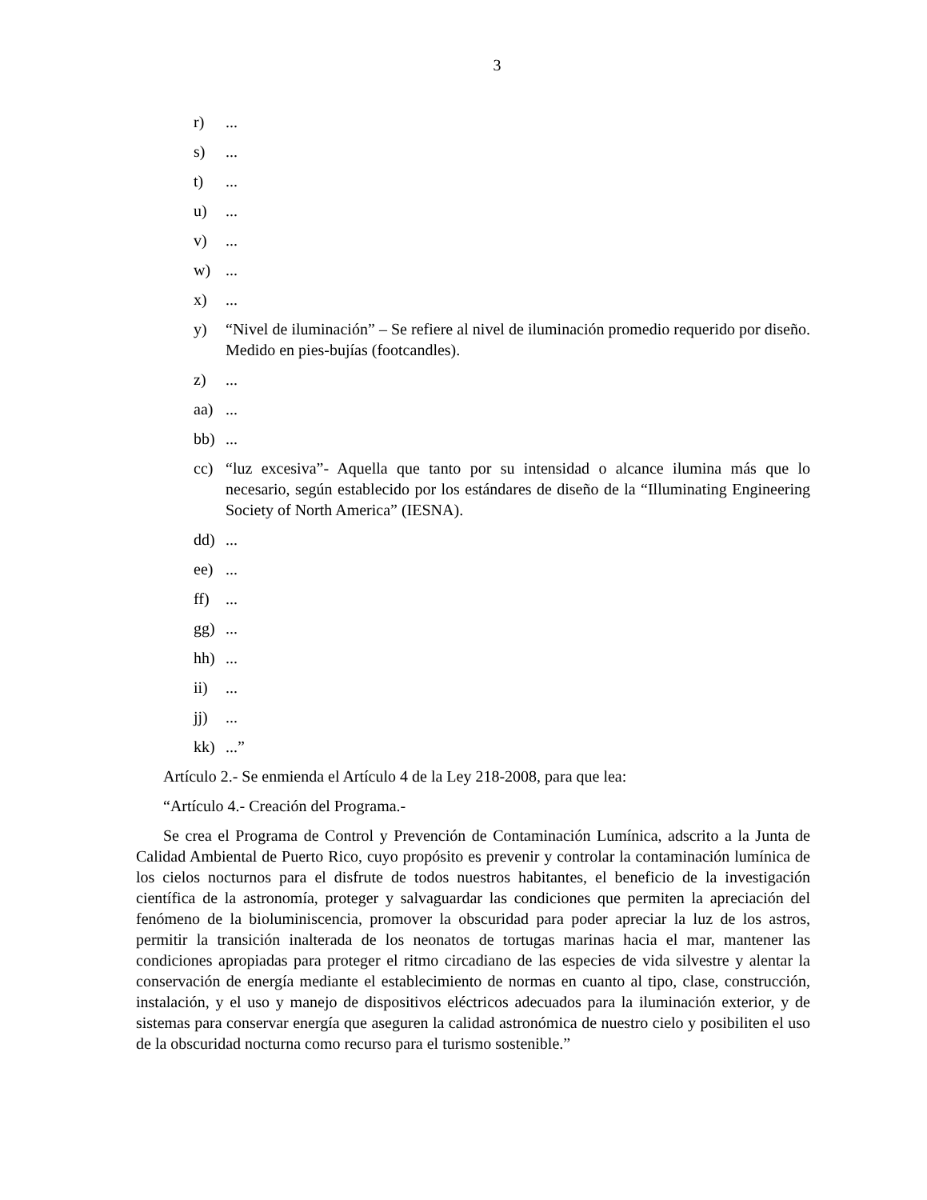3
r)...
s)...
t)...
u)...
v)...
w)...
x)...
y) “Nivel de iluminación” – Se refiere al nivel de iluminación promedio requerido por diseño. Medido en pies-bujías (footcandles).
z)...
aa)...
bb)...
cc) “luz excesiva”- Aquella que tanto por su intensidad o alcance ilumina más que lo necesario, según establecido por los estándares de diseño de la “Illuminating Engineering Society of North America” (IESNA).
dd)...
ee)...
ff)...
gg)...
hh)...
ii)...
jj)...
kk)...”
Artículo 2.- Se enmienda el Artículo 4 de la Ley 218-2008, para que lea:
“Artículo 4.- Creación del Programa.-
Se crea el Programa de Control y Prevención de Contaminación Lumínica, adscrito a la Junta de Calidad Ambiental de Puerto Rico, cuyo propósito es prevenir y controlar la contaminación lumínica de los cielos nocturnos para el disfrute de todos nuestros habitantes, el beneficio de la investigación científica de la astronomía, proteger y salvaguardar las condiciones que permiten la apreciación del fenómeno de la bioluminiscencia, promover la obscuridad para poder apreciar la luz de los astros, permitir la transición inalterada de los neonatos de tortugas marinas hacia el mar, mantener las condiciones apropiadas para proteger el ritmo circadiano de las especies de vida silvestre y alentar la conservación de energía mediante el establecimiento de normas en cuanto al tipo, clase, construcción, instalación, y el uso y manejo de dispositivos eléctricos adecuados para la iluminación exterior, y de sistemas para conservar energía que aseguren la calidad astronómica de nuestro cielo y posibiliten el uso de la obscuridad nocturna como recurso para el turismo sostenible.”